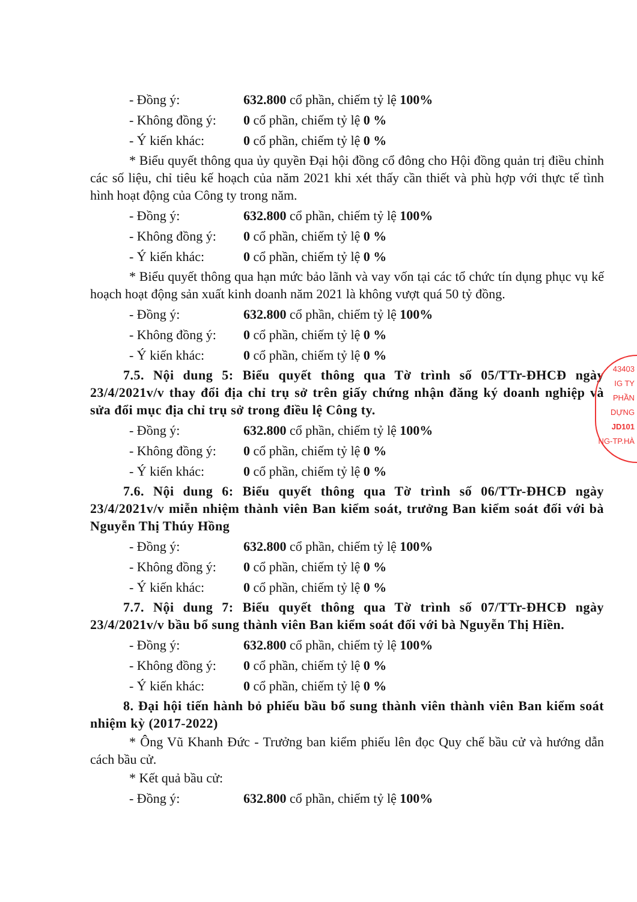- Đồng ý: 632.800 cổ phần, chiếm tỷ lệ 100%
- Không đồng ý: 0 cổ phần, chiếm tỷ lệ 0 %
- Ý kiến khác: 0 cổ phần, chiếm tỷ lệ 0 %
* Biểu quyết thông qua ủy quyền Đại hội đồng cổ đông cho Hội đồng quản trị điều chỉnh các số liệu, chỉ tiêu kế hoạch của năm 2021 khi xét thấy cần thiết và phù hợp với thực tế tình hình hoạt động của Công ty trong năm.
- Đồng ý: 632.800 cổ phần, chiếm tỷ lệ 100%
- Không đồng ý: 0 cổ phần, chiếm tỷ lệ 0 %
- Ý kiến khác: 0 cổ phần, chiếm tỷ lệ 0 %
* Biểu quyết thông qua hạn mức bảo lãnh và vay vốn tại các tổ chức tín dụng phục vụ kế hoạch hoạt động sản xuất kinh doanh năm 2021 là không vượt quá 50 tỷ đồng.
- Đồng ý: 632.800 cổ phần, chiếm tỷ lệ 100%
- Không đồng ý: 0 cổ phần, chiếm tỷ lệ 0 %
- Ý kiến khác: 0 cổ phần, chiếm tỷ lệ 0 %
7.5. Nội dung 5: Biểu quyết thông qua Tờ trình số 05/TTr-ĐHCĐ ngày 23/4/2021v/v thay đổi địa chỉ trụ sở trên giấy chứng nhận đăng ký doanh nghiệp và sửa đổi mục địa chỉ trụ sở trong điều lệ Công ty.
- Đồng ý: 632.800 cổ phần, chiếm tỷ lệ 100%
- Không đồng ý: 0 cổ phần, chiếm tỷ lệ 0 %
- Ý kiến khác: 0 cổ phần, chiếm tỷ lệ 0 %
7.6. Nội dung 6: Biểu quyết thông qua Tờ trình số 06/TTr-ĐHCĐ ngày 23/4/2021v/v miễn nhiệm thành viên Ban kiểm soát, trưởng Ban kiểm soát đối với bà Nguyễn Thị Thúy Hồng
- Đồng ý: 632.800 cổ phần, chiếm tỷ lệ 100%
- Không đồng ý: 0 cổ phần, chiếm tỷ lệ 0 %
- Ý kiến khác: 0 cổ phần, chiếm tỷ lệ 0 %
7.7. Nội dung 7: Biểu quyết thông qua Tờ trình số 07/TTr-ĐHCĐ ngày 23/4/2021v/v bầu bổ sung thành viên Ban kiểm soát đối với bà Nguyễn Thị Hiền.
- Đồng ý: 632.800 cổ phần, chiếm tỷ lệ 100%
- Không đồng ý: 0 cổ phần, chiếm tỷ lệ 0 %
- Ý kiến khác: 0 cổ phần, chiếm tỷ lệ 0 %
8. Đại hội tiến hành bỏ phiếu bầu bổ sung thành viên thành viên Ban kiểm soát nhiệm kỳ (2017-2022)
* Ông Vũ Khanh Đức - Trưởng ban kiểm phiếu lên đọc Quy chế bầu cử và hướng dẫn cách bầu cử.
* Kết quả bầu cử:
- Đồng ý: 632.800 cổ phần, chiếm tỷ lệ 100%
43403
IG TY
PHẦN
DỰNG
JD101
NG-TP.HÀ